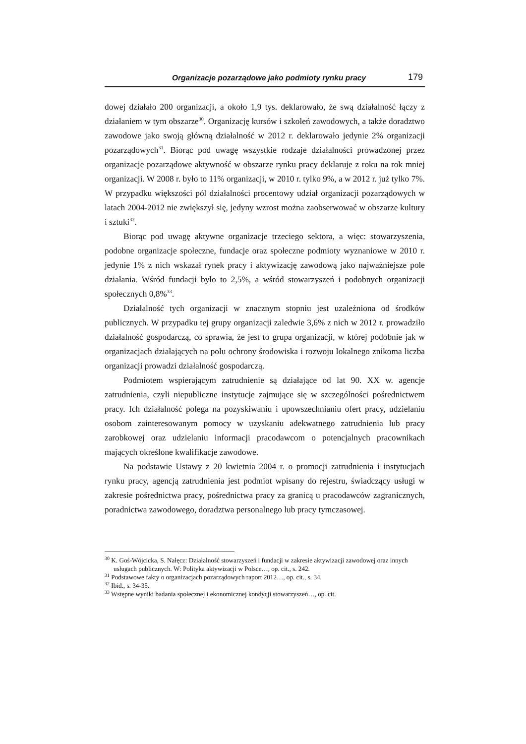Organizacje pozarządowe jako podmioty rynku pracy 179
dowej działało 200 organizacji, a około 1,9 tys. deklarowało, że swą działalność łączy z działaniem w tym obszarze<sup>30</sup>. Organizację kursów i szkoleń zawodowych, a także doradztwo zawodowe jako swoją główną działalność w 2012 r. deklarowało jedynie 2% organizacji pozarządowych<sup>31</sup>. Biorąc pod uwagę wszystkie rodzaje działalności prowadzonej przez organizacje pozarządowe aktywność w obszarze rynku pracy deklaruje z roku na rok mniej organizacji. W 2008 r. było to 11% organizacji, w 2010 r. tylko 9%, a w 2012 r. już tylko 7%. W przypadku większości pól działalności procentowy udział organizacji pozarządowych w latach 2004-2012 nie zwiększył się, jedyny wzrost można zaobserwować w obszarze kultury i sztuki<sup>32</sup>.
Biorąc pod uwagę aktywne organizacje trzeciego sektora, a więc: stowarzyszenia, podobne organizacje społeczne, fundacje oraz społeczne podmioty wyznaniowe w 2010 r. jedynie 1% z nich wskazał rynek pracy i aktywizację zawodową jako najważniejsze pole działania. Wśród fundacji było to 2,5%, a wśród stowarzyszeń i podobnych organizacji społecznych 0,8%<sup>33</sup>.
Działalność tych organizacji w znacznym stopniu jest uzależniona od środków publicznych. W przypadku tej grupy organizacji zaledwie 3,6% z nich w 2012 r. prowadziło działalność gospodarczą, co sprawia, że jest to grupa organizacji, w której podobnie jak w organizacjach działających na polu ochrony środowiska i rozwoju lokalnego znikoma liczba organizacji prowadzi działalność gospodarczą.
Podmiotem wspierającym zatrudnienie są działające od lat 90. XX w. agencje zatrudnienia, czyli niepubliczne instytucje zajmujące się w szczególności pośrednictwem pracy. Ich działalność polega na pozyskiwaniu i upowszechnianiu ofert pracy, udzielaniu osobom zainteresowanym pomocy w uzyskaniu adekwatnego zatrudnienia lub pracy zarobkowej oraz udzielaniu informacji pracodawcom o potencjalnych pracownikach mających określone kwalifikacje zawodowe.
Na podstawie Ustawy z 20 kwietnia 2004 r. o promocji zatrudnienia i instytucjach rynku pracy, agencją zatrudnienia jest podmiot wpisany do rejestru, świadczący usługi w zakresie pośrednictwa pracy, pośrednictwa pracy za granicą u pracodawców zagranicznych, poradnictwa zawodowego, doradztwa personalnego lub pracy tymczasowej.
<sup>30</sup> K. Goś-Wójcicka, S. Nałęcz: Działalność stowarzyszeń i fundacji w zakresie aktywizacji zawodowej oraz innych usługach publicznych. W: Polityka aktywizacji w Polsce…, op. cit., s. 242.
<sup>31</sup> Podstawowe fakty o organizacjach pozarządowych raport 2012…, op. cit., s. 34.
<sup>32</sup> Ibid., s. 34-35.
<sup>33</sup> Wstępne wyniki badania społecznej i ekonomicznej kondycji stowarzyszeń…, op. cit.